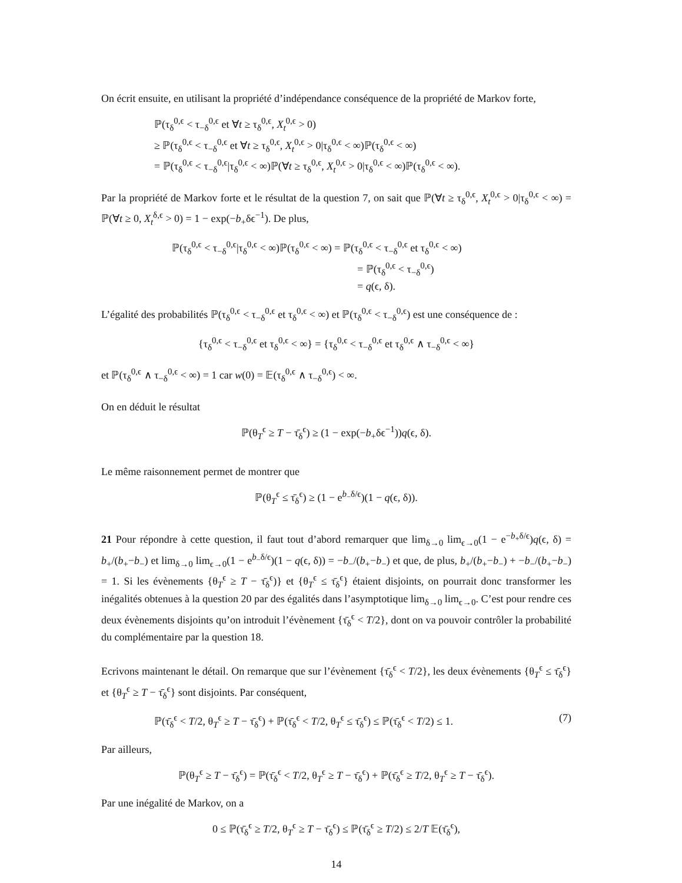On écrit ensuite, en utilisant la propriété d’indépendance conséquence de la propriété de Markov forte,
ℙ(τ<sub>δ</sub><sup>0,ϵ</sup> < τ<sub>−δ</sub><sup>0,ϵ</sup> et ∀t ≥ τ<sub>δ</sub><sup>0,ϵ</sup>, X<sub>t</sub><sup>0,ϵ</sup> > 0)
≥ ℙ(τ<sub>δ</sub><sup>0,ϵ</sup> < τ<sub>−δ</sub><sup>0,ϵ</sup> et ∀t ≥ τ<sub>δ</sub><sup>0,ϵ</sup>, X<sub>t</sub><sup>0,ϵ</sup> > 0|τ<sub>δ</sub><sup>0,ϵ</sup> < ∞)ℙ(τ<sub>δ</sub><sup>0,ϵ</sup> < ∞)
= ℙ(τ<sub>δ</sub><sup>0,ϵ</sup> < τ<sub>−δ</sub><sup>0,ϵ</sup>|τ<sub>δ</sub><sup>0,ϵ</sup> < ∞)ℙ(∀t ≥ τ<sub>δ</sub><sup>0,ϵ</sup>, X<sub>t</sub><sup>0,ϵ</sup> > 0|τ<sub>δ</sub><sup>0,ϵ</sup> < ∞)ℙ(τ<sub>δ</sub><sup>0,ϵ</sup> < ∞).
Par la propriété de Markov forte et le résultat de la question 7, on sait que ℙ(∀t ≥ τ<sub>δ</sub><sup>0,ϵ</sup>, X<sub>t</sub><sup>0,ϵ</sup> > 0|τ<sub>δ</sub><sup>0,ϵ</sup> < ∞) = ℙ(∀t ≥ 0, X<sub>t</sub><sup>δ,ϵ</sup> > 0) = 1 − exp(−b<sub>+</sub>δϵ<sup>−1</sup>). De plus,
ℙ(τ<sub>δ</sub><sup>0,ϵ</sup> < τ<sub>−δ</sub><sup>0,ϵ</sup>|τ<sub>δ</sub><sup>0,ϵ</sup> < ∞)ℙ(τ<sub>δ</sub><sup>0,ϵ</sup> < ∞) = ℙ(τ<sub>δ</sub><sup>0,ϵ</sup> < τ<sub>−δ</sub><sup>0,ϵ</sup> et τ<sub>δ</sub><sup>0,ϵ</sup> < ∞)
= ℙ(τ<sub>δ</sub><sup>0,ϵ</sup> < τ<sub>−δ</sub><sup>0,ϵ</sup>)
= q(ϵ, δ).
L’égalité des probabilités ℙ(τ<sub>δ</sub><sup>0,ϵ</sup> < τ<sub>−δ</sub><sup>0,ϵ</sup> et τ<sub>δ</sub><sup>0,ϵ</sup> < ∞) et ℙ(τ<sub>δ</sub><sup>0,ϵ</sup> < τ<sub>−δ</sub><sup>0,ϵ</sup>) est une conséquence de :
{τ<sub>δ</sub><sup>0,ϵ</sup> < τ<sub>−δ</sub><sup>0,ϵ</sup> et τ<sub>δ</sub><sup>0,ϵ</sup> < ∞} = {τ<sub>δ</sub><sup>0,ϵ</sup> < τ<sub>−δ</sub><sup>0,ϵ</sup> et τ<sub>δ</sub><sup>0,ϵ</sup> ∧ τ<sub>−δ</sub><sup>0,ϵ</sup> < ∞}
et ℙ(τ<sub>δ</sub><sup>0,ϵ</sup> ∧ τ<sub>−δ</sub><sup>0,ϵ</sup> < ∞) = 1 car w(0) = 𝔼(τ<sub>δ</sub><sup>0,ϵ</sup> ∧ τ<sub>−δ</sub><sup>0,ϵ</sup>) < ∞.
On en déduit le résultat
ℙ(θ<sub>T</sub><sup>ϵ</sup> ≥ T − τ̄<sub>δ</sub><sup>ϵ</sup>) ≥ (1 − exp(−b<sub>+</sub>δϵ<sup>−1</sup>))q(ϵ, δ).
Le même raisonnement permet de montrer que
ℙ(θ<sub>T</sub><sup>ϵ</sup> ≤ τ̄<sub>δ</sub><sup>ϵ</sup>) ≥ (1 − e<sup>b<sub>−</sub>δ/ϵ</sup>)(1 − q(ϵ, δ)).
21 Pour répondre à cette question, il faut tout d’abord remarquer que lim<sub>δ→0</sub> lim<sub>ϵ→0</sub>(1 − e<sup>−b<sub>+</sub>δ/ϵ</sup>)q(ϵ, δ) = b<sub>+</sub>/(b<sub>+</sub>−b<sub>−</sub>) et lim<sub>δ→0</sub> lim<sub>ϵ→0</sub>(1 − e<sup>b<sub>−</sub>δ/ϵ</sup>)(1 − q(ϵ, δ)) = −b<sub>−</sub>/(b<sub>+</sub>−b<sub>−</sub>) et que, de plus, b<sub>+</sub>/(b<sub>+</sub>−b<sub>−</sub>) + −b<sub>−</sub>/(b<sub>+</sub>−b<sub>−</sub>) = 1. Si les évènements {θ<sub>T</sub><sup>ϵ</sup> ≥ T − τ̄<sub>δ</sub><sup>ϵ</sup>)} et {θ<sub>T</sub><sup>ϵ</sup> ≤ τ̄<sub>δ</sub><sup>ϵ</sup>} étaient disjoints, on pourrait donc transformer les inégalités obtenues à la question 20 par des égalités dans l’asymptotique lim<sub>δ→0</sub> lim<sub>ϵ→0</sub>. C’est pour rendre ces deux évènements disjoints qu’on introduit l’évènement {τ̄<sub>δ</sub><sup>ϵ</sup> < T/2}, dont on va pouvoir contrôler la probabilité du complémentaire par la question 18.
Ecrivons maintenant le détail. On remarque que sur l’évènement {τ̄<sub>δ</sub><sup>ϵ</sup> < T/2}, les deux évènements {θ<sub>T</sub><sup>ϵ</sup> ≤ τ̄<sub>δ</sub><sup>ϵ</sup>} et {θ<sub>T</sub><sup>ϵ</sup> ≥ T − τ̄<sub>δ</sub><sup>ϵ</sup>} sont disjoints. Par conséquent,
ℙ(τ̄<sub>δ</sub><sup>ϵ</sup> < T/2, θ<sub>T</sub><sup>ϵ</sup> ≥ T − τ̄<sub>δ</sub><sup>ϵ</sup>) + ℙ(τ̄<sub>δ</sub><sup>ϵ</sup> < T/2, θ<sub>T</sub><sup>ϵ</sup> ≤ τ̄<sub>δ</sub><sup>ϵ</sup>) ≤ ℙ(τ̄<sub>δ</sub><sup>ϵ</sup> < T/2) ≤ 1. (7)
Par ailleurs,
ℙ(θ<sub>T</sub><sup>ϵ</sup> ≥ T − τ̄<sub>δ</sub><sup>ϵ</sup>) = ℙ(τ̄<sub>δ</sub><sup>ϵ</sup> < T/2, θ<sub>T</sub><sup>ϵ</sup> ≥ T − τ̄<sub>δ</sub><sup>ϵ</sup>) + ℙ(τ̄<sub>δ</sub><sup>ϵ</sup> ≥ T/2, θ<sub>T</sub><sup>ϵ</sup> ≥ T − τ̄<sub>δ</sub><sup>ϵ</sup>).
Par une inégalité de Markov, on a
0 ≤ ℙ(τ̄<sub>δ</sub><sup>ϵ</sup> ≥ T/2, θ<sub>T</sub><sup>ϵ</sup> ≥ T − τ̄<sub>δ</sub><sup>ϵ</sup>) ≤ ℙ(τ̄<sub>δ</sub><sup>ϵ</sup> ≥ T/2) ≤ 2/T 𝔼(τ̄<sub>δ</sub><sup>ϵ</sup>),
14